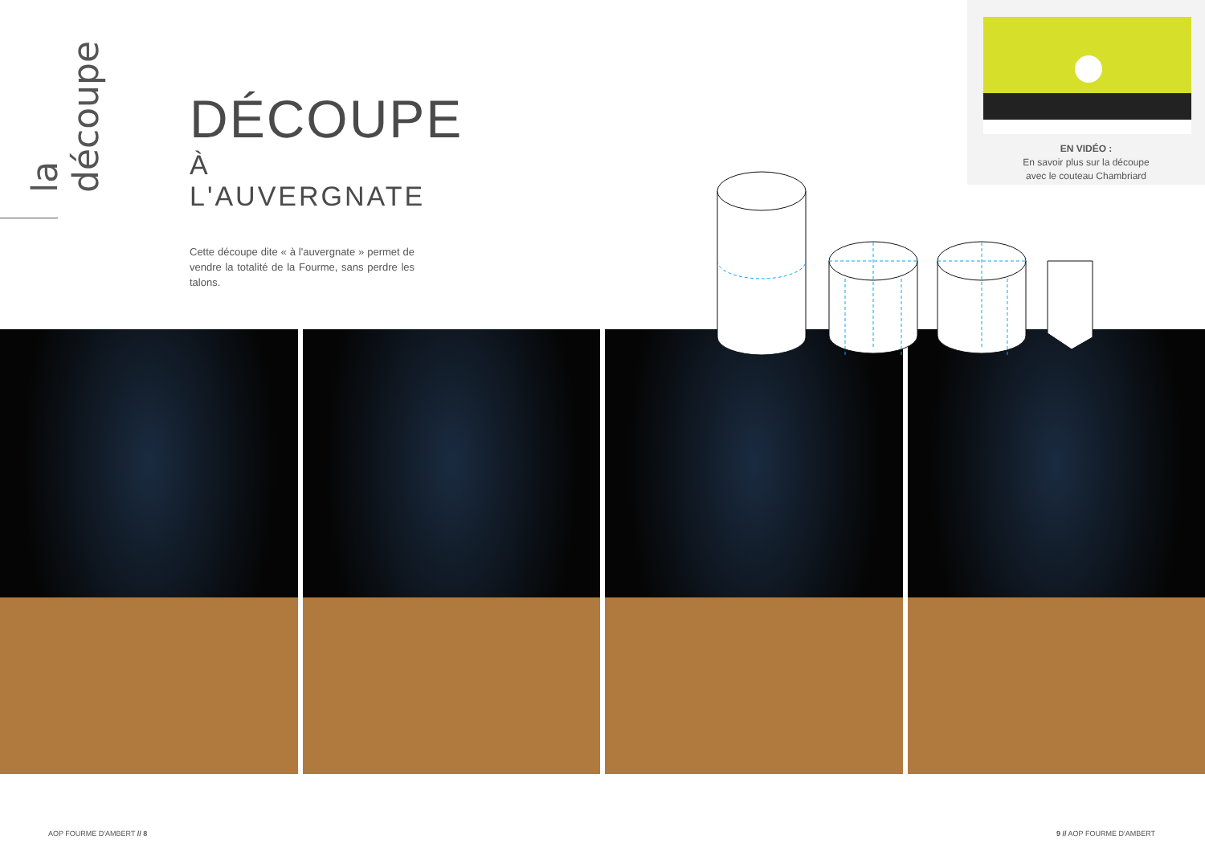la découpe
DÉCOUPE
À L'AUVERGNATE
Cette découpe dite « à l'auvergnate » permet de vendre la totalité de la Fourme, sans perdre les talons.
EN VIDÉO :
En savoir plus sur la découpe
avec le couteau Chambriard
AOP FOURME D'AMBERT // 8 9 // AOP FOURME D'AMBERT